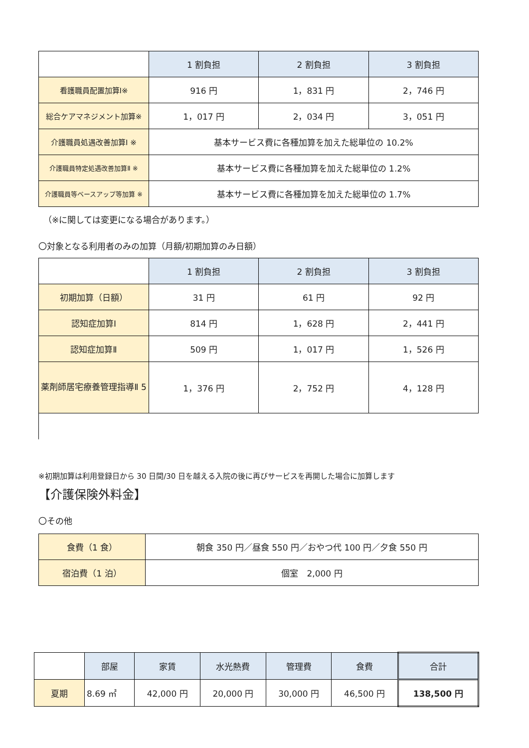| | 1 割負担 | 2 割負担 | 3 割負担 |
| 看護職員配置加算Ⅰ※ | 916 円 | 1，831 円 | 2，746 円 |
| 総合ケアマネジメント加算※ | 1，017 円 | 2，034 円 | 3，051 円 |
| 介護職員処遇改善加算Ⅰ ※ | 基本サービス費に各種加算を加えた総単位の 10.2% | | |
| 介護職員特定処遇改善加算Ⅱ ※ | 基本サービス費に各種加算を加えた総単位の 1.2% | | |
| 介護職員等ベースアップ等加算 ※ | 基本サービス費に各種加算を加えた総単位の 1.7% | | |
（※に関しては変更になる場合があります。）
〇対象となる利用者のみの加算（月額/初期加算のみ日額）
| | 1 割負担 | 2 割負担 | 3 割負担 |
| 初期加算（日額） | 31 円 | 61 円 | 92 円 |
| 認知症加算Ⅰ | 814 円 | 1，628 円 | 2，441 円 |
| 認知症加算Ⅱ | 509 円 | 1，017 円 | 1，526 円 |
| 薬剤師居宅療養管理指導Ⅱ 5 | 1，376 円 | 2，752 円 | 4，128 円 |
※初期加算は利用登録日から 30 日間/30 日を越える入院の後に再びサービスを再開した場合に加算します
【介護保険外料金】
〇その他
| 食費（1 食） | 朝食 350 円／昼食 550 円／おやつ代 100 円／夕食 550 円 |
| 宿泊費（1 泊） | 個室 2,000 円 |
| | 部屋 | 家賃 | 水光熱費 | 管理費 | 食費 | 合計 |
| 夏期 | 8.69 ㎡ | 42,000 円 | 20,000 円 | 30,000 円 | 46,500 円 | 138,500 円 |